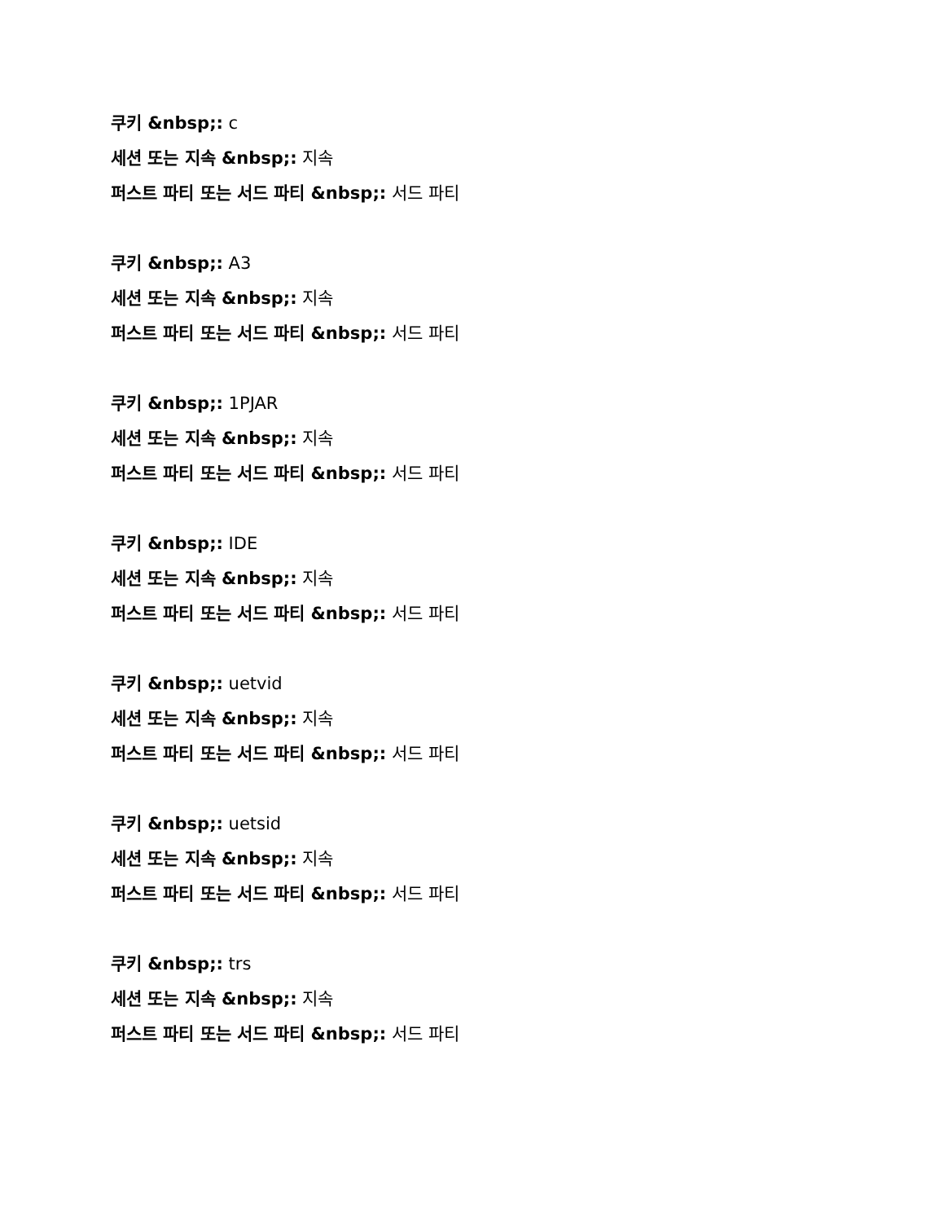쿠키 &nbsp;: c
세션 또는 지속 &nbsp;: 지속
퍼스트 파티 또는 서드 파티 &nbsp;: 서드 파티
쿠키 &nbsp;: A3
세션 또는 지속 &nbsp;: 지속
퍼스트 파티 또는 서드 파티 &nbsp;: 서드 파티
쿠키 &nbsp;: 1PJAR
세션 또는 지속 &nbsp;: 지속
퍼스트 파티 또는 서드 파티 &nbsp;: 서드 파티
쿠키 &nbsp;: IDE
세션 또는 지속 &nbsp;: 지속
퍼스트 파티 또는 서드 파티 &nbsp;: 서드 파티
쿠키 &nbsp;: uetvid
세션 또는 지속 &nbsp;: 지속
퍼스트 파티 또는 서드 파티 &nbsp;: 서드 파티
쿠키 &nbsp;: uetsid
세션 또는 지속 &nbsp;: 지속
퍼스트 파티 또는 서드 파티 &nbsp;: 서드 파티
쿠키 &nbsp;: trs
세션 또는 지속 &nbsp;: 지속
퍼스트 파티 또는 서드 파티 &nbsp;: 서드 파티